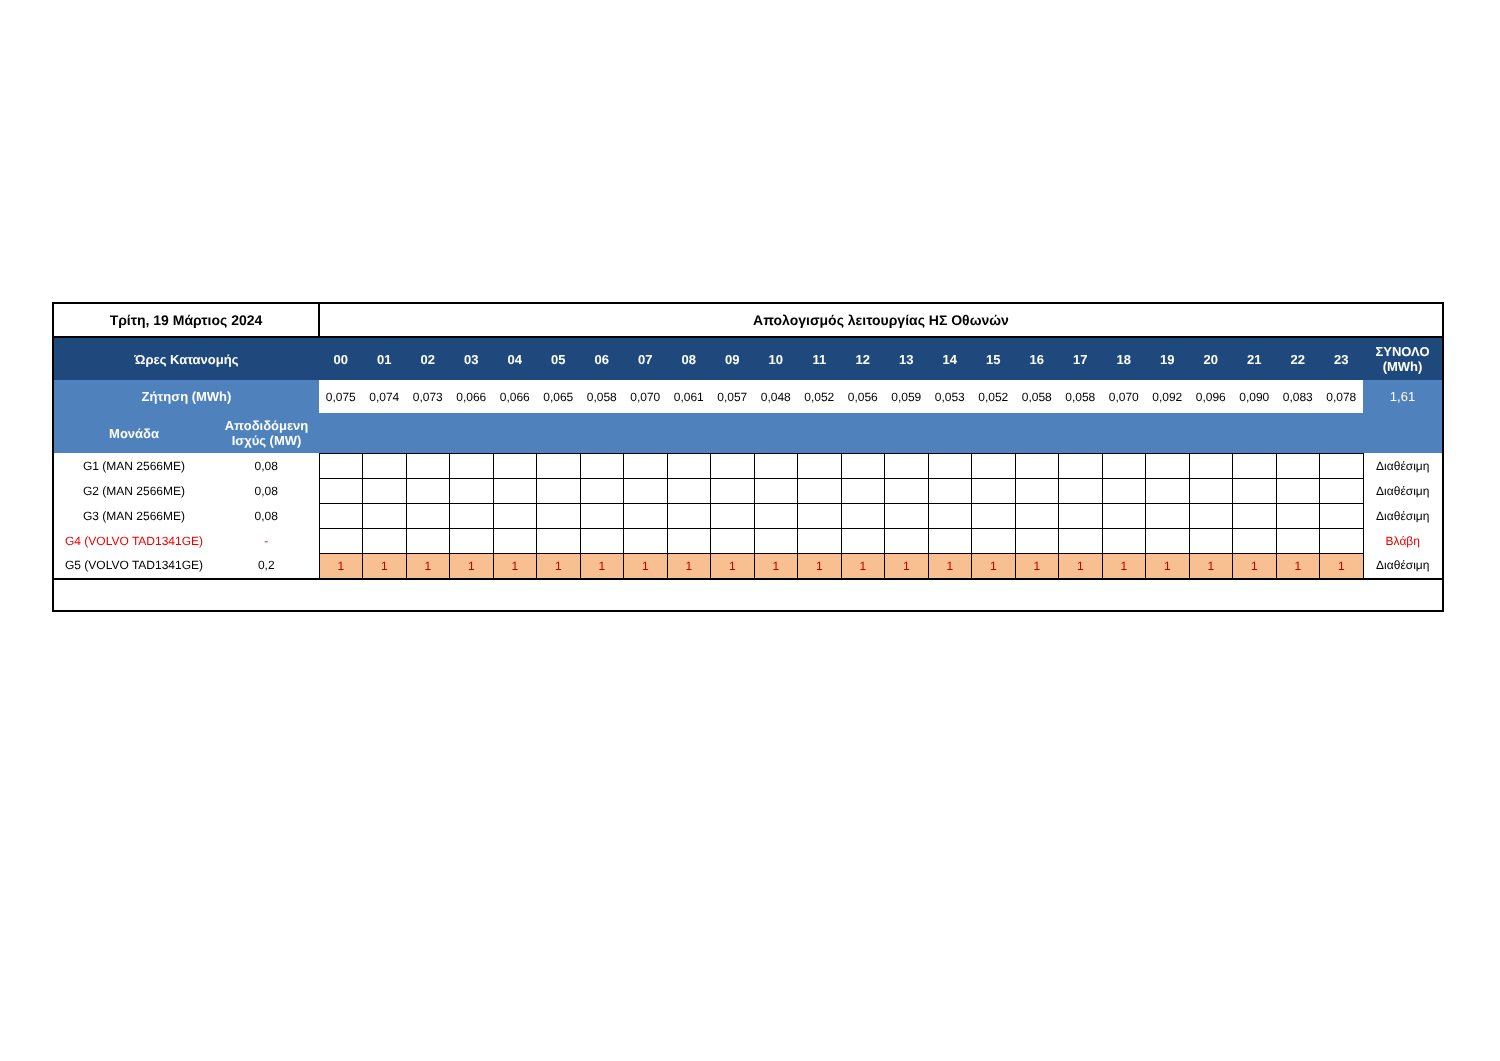| Τρίτη, 19 Μάρτιος 2024 | | Απολογισμός λειτουργίας ΗΣ Οθωνών | | | | | | | | | | | | | | | | | | | | | | | | |
| Ώρες Κατανομής | | 00 | 01 | 02 | 03 | 04 | 05 | 06 | 07 | 08 | 09 | 10 | 11 | 12 | 13 | 14 | 15 | 16 | 17 | 18 | 19 | 20 | 21 | 22 | 23 | ΣΥΝΟΛΟ (MWh) |
| Ζήτηση (MWh) | | 0,075 | 0,074 | 0,073 | 0,066 | 0,066 | 0,065 | 0,058 | 0,070 | 0,061 | 0,057 | 0,048 | 0,052 | 0,056 | 0,059 | 0,053 | 0,052 | 0,058 | 0,058 | 0,070 | 0,092 | 0,096 | 0,090 | 0,083 | 0,078 | 1,61 |
| Μονάδα | Αποδιδόμενη Ισχύς (MW) | | | | | | | | | | | | | | | | | | | | | | | | | |
| G1 (MAN 2566ME) | 0,08 | | | | | | | | | | | | | | | | | | | | | | | | | Διαθέσιμη |
| G2 (MAN 2566ME) | 0,08 | | | | | | | | | | | | | | | | | | | | | | | | | Διαθέσιμη |
| G3 (MAN 2566ME) | 0,08 | | | | | | | | | | | | | | | | | | | | | | | | | Διαθέσιμη |
| G4 (VOLVO TAD1341GE) | - | | | | | | | | | | | | | | | | | | | | | | | | | Βλάβη |
| G5 (VOLVO TAD1341GE) | 0,2 | 1 | 1 | 1 | 1 | 1 | 1 | 1 | 1 | 1 | 1 | 1 | 1 | 1 | 1 | 1 | 1 | 1 | 1 | 1 | 1 | 1 | 1 | 1 | 1 | Διαθέσιμη |